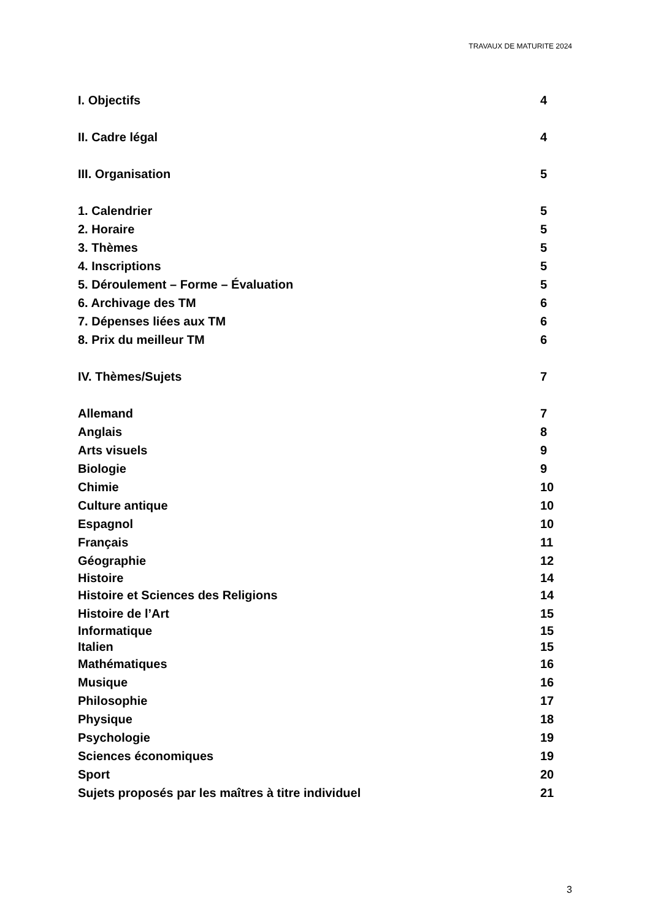TRAVAUX DE MATURITE 2024
I. Objectifs 4
II. Cadre légal 4
III. Organisation 5
1. Calendrier 5
2. Horaire 5
3. Thèmes 5
4. Inscriptions 5
5. Déroulement – Forme – Évaluation 5
6. Archivage des TM 6
7. Dépenses liées aux TM 6
8. Prix du meilleur TM 6
IV. Thèmes/Sujets 7
Allemand 7
Anglais 8
Arts visuels 9
Biologie 9
Chimie 10
Culture antique 10
Espagnol 10
Français 11
Géographie 12
Histoire 14
Histoire et Sciences des Religions 14
Histoire de l’Art 15
Informatique 15
Italien 15
Mathématiques 16
Musique 16
Philosophie 17
Physique 18
Psychologie 19
Sciences économiques 19
Sport 20
Sujets proposés par les maîtres à titre individuel 21
3